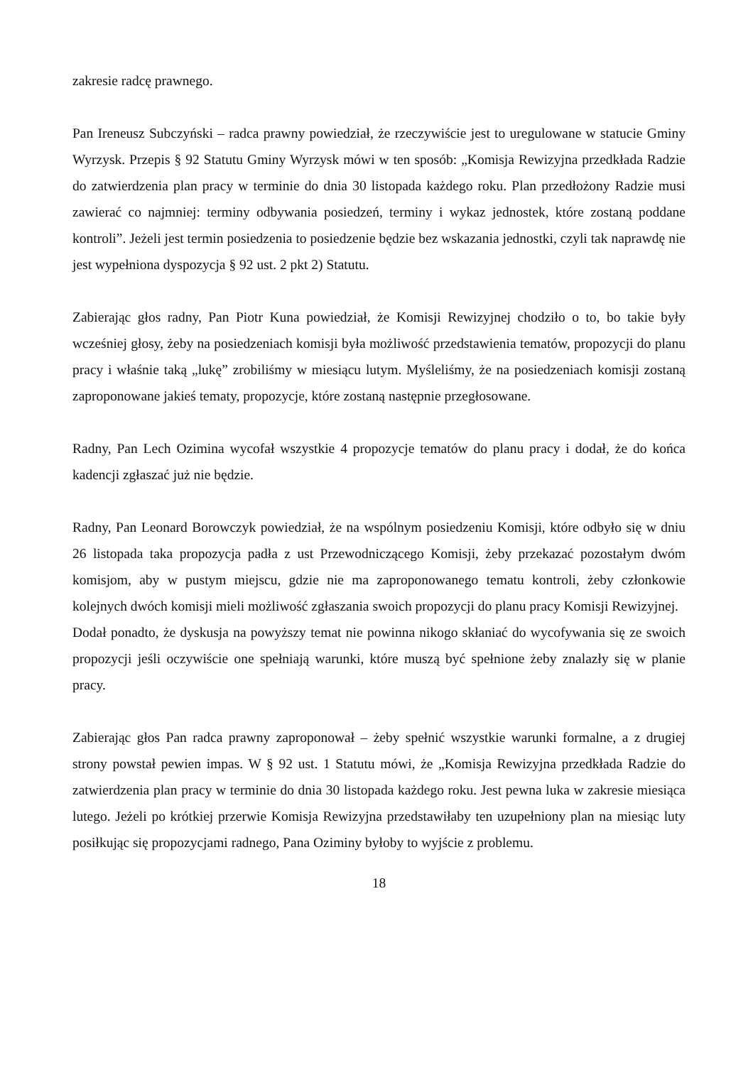zakresie radcę prawnego.
Pan Ireneusz Subczyński – radca prawny powiedział, że rzeczywiście jest to uregulowane w statucie Gminy Wyrzysk. Przepis § 92 Statutu Gminy Wyrzysk mówi w ten sposób: „Komisja Rewizyjna przedkłada Radzie do zatwierdzenia plan pracy w terminie do dnia 30 listopada każdego roku. Plan przedłożony Radzie musi zawierać co najmniej: terminy odbywania posiedzeń, terminy i wykaz jednostek, które zostaną poddane kontroli”. Jeżeli jest termin posiedzenia to posiedzenie będzie bez wskazania jednostki, czyli tak naprawdę nie jest wypełniona dyspozycja § 92 ust. 2 pkt 2) Statutu.
Zabierając głos radny, Pan Piotr Kuna powiedział, że Komisji Rewizyjnej chodziło o to, bo takie były wcześniej głosy, żeby na posiedzeniach komisji była możliwość przedstawienia tematów, propozycji do planu pracy i właśnie taką „lukę” zrobiliśmy w miesiącu lutym. Myśleliśmy, że na posiedzeniach komisji zostaną zaproponowane jakieś tematy, propozycje, które zostaną następnie przegłosowane.
Radny, Pan Lech Ozimina wycofał wszystkie 4 propozycje tematów do planu pracy i dodał, że do końca kadencji zgłaszać już nie będzie.
Radny, Pan Leonard Borowczyk powiedział, że na wspólnym posiedzeniu Komisji, które odbyło się w dniu 26 listopada taka propozycja padła z ust Przewodniczącego Komisji, żeby przekazać pozostałym dwóm komisjom, aby w pustym miejscu, gdzie nie ma zaproponowanego tematu kontroli, żeby członkowie kolejnych dwóch komisji mieli możliwość zgłaszania swoich propozycji do planu pracy Komisji Rewizyjnej.
Dodał ponadto, że dyskusja na powyższy temat nie powinna nikogo skłaniać do wycofywania się ze swoich propozycji jeśli oczywiście one spełniają warunki, które muszą być spełnione żeby znalazły się w planie pracy.
Zabierając głos Pan radca prawny zaproponował – żeby spełnić wszystkie warunki formalne, a z drugiej strony powstał pewien impas. W § 92 ust. 1 Statutu mówi, że „Komisja Rewizyjna przedkłada Radzie do zatwierdzenia plan pracy w terminie do dnia 30 listopada każdego roku. Jest pewna luka w zakresie miesiąca lutego. Jeżeli po krótkiej przerwie Komisja Rewizyjna przedstawiłaby ten uzupełniony plan na miesiąc luty posiłkując się propozycjami radnego, Pana Oziminy byłoby to wyjście z problemu.
18